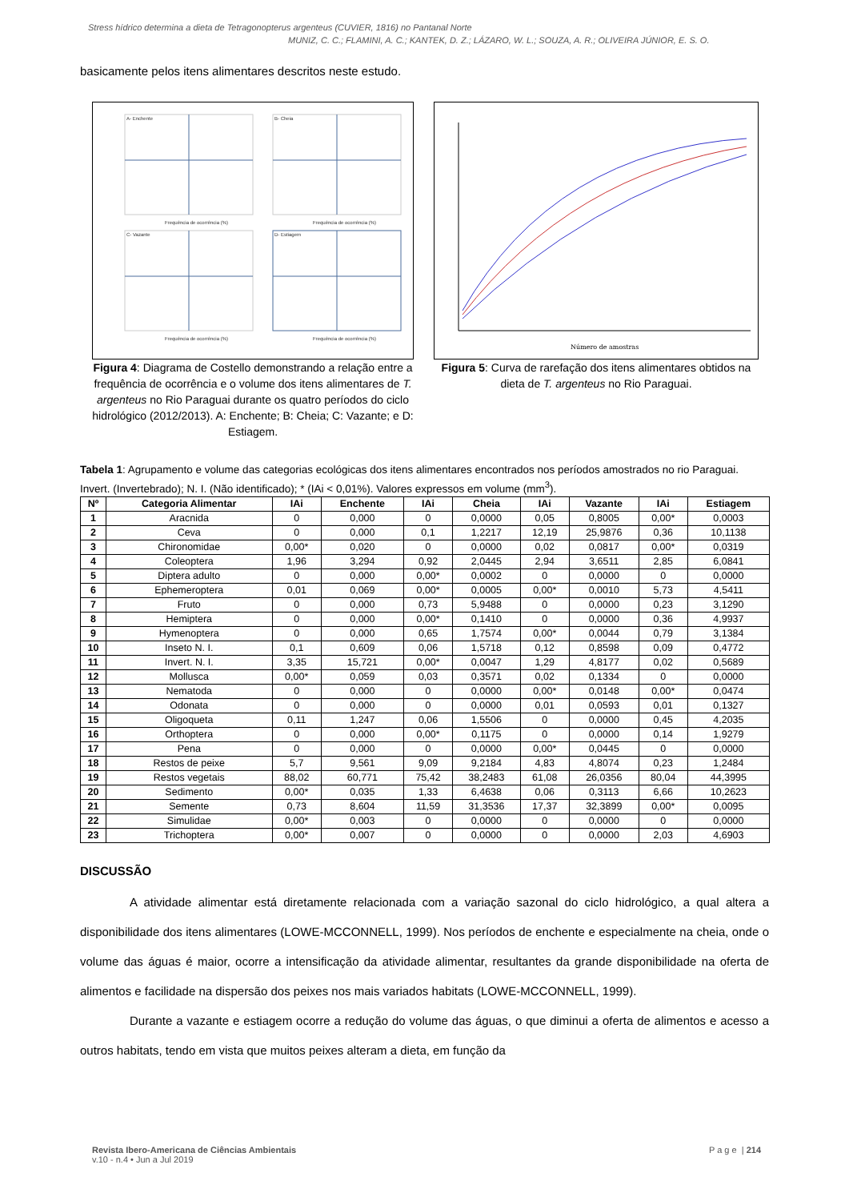Stress hídrico determina a dieta de Tetragonopterus argenteus (CUVIER, 1816) no Pantanal Norte
MUNIZ, C. C.; FLAMINI, A. C.; KANTEK, D. Z.; LÁZARO, W. L.; SOUZA, A. R.; OLIVEIRA JÚNIOR, E. S. O.
basicamente pelos itens alimentares descritos neste estudo.
A- Enchente
B- Cheia
C- Vazante
D- Estiagem
Frequência de ocorrência (%)
Frequência de ocorrência (%)
Frequência de ocorrência (%)
Frequência de ocorrência (%)
Figura 4: Diagrama de Costello demonstrando a relação entre a frequência de ocorrência e o volume dos itens alimentares de T. argenteus no Rio Paraguai durante os quatro períodos do ciclo hidrológico (2012/2013). A: Enchente; B: Cheia; C: Vazante; e D: Estiagem.
Número de amostras
Figura 5: Curva de rarefação dos itens alimentares obtidos na dieta de T. argenteus no Rio Paraguai.
Tabela 1: Agrupamento e volume das categorias ecológicas dos itens alimentares encontrados nos períodos amostrados no rio Paraguai. Invert. (Invertebrado); N. I. (Não identificado); * (IAi < 0,01%). Valores expressos em volume (mm<sup>3</sup>).
| Nº | Categoria Alimentar | IAi | Enchente | IAi | Cheia | IAi | Vazante | IAi | Estiagem |
| --- | --- | --- | --- | --- | --- | --- | --- | --- | --- |
| 1 | Aracnida | 0 | 0,000 | 0 | 0,0000 | 0,05 | 0,8005 | 0,00* | 0,0003 |
| 2 | Ceva | 0 | 0,000 | 0,1 | 1,2217 | 12,19 | 25,9876 | 0,36 | 10,1138 |
| 3 | Chironomidae | 0,00* | 0,020 | 0 | 0,0000 | 0,02 | 0,0817 | 0,00* | 0,0319 |
| 4 | Coleoptera | 1,96 | 3,294 | 0,92 | 2,0445 | 2,94 | 3,6511 | 2,85 | 6,0841 |
| 5 | Diptera adulto | 0 | 0,000 | 0,00* | 0,0002 | 0 | 0,0000 | 0 | 0,0000 |
| 6 | Ephemeroptera | 0,01 | 0,069 | 0,00* | 0,0005 | 0,00* | 0,0010 | 5,73 | 4,5411 |
| 7 | Fruto | 0 | 0,000 | 0,73 | 5,9488 | 0 | 0,0000 | 0,23 | 3,1290 |
| 8 | Hemiptera | 0 | 0,000 | 0,00* | 0,1410 | 0 | 0,0000 | 0,36 | 4,9937 |
| 9 | Hymenoptera | 0 | 0,000 | 0,65 | 1,7574 | 0,00* | 0,0044 | 0,79 | 3,1384 |
| 10 | Inseto N. I. | 0,1 | 0,609 | 0,06 | 1,5718 | 0,12 | 0,8598 | 0,09 | 0,4772 |
| 11 | Invert. N. I. | 3,35 | 15,721 | 0,00* | 0,0047 | 1,29 | 4,8177 | 0,02 | 0,5689 |
| 12 | Mollusca | 0,00* | 0,059 | 0,03 | 0,3571 | 0,02 | 0,1334 | 0 | 0,0000 |
| 13 | Nematoda | 0 | 0,000 | 0 | 0,0000 | 0,00* | 0,0148 | 0,00* | 0,0474 |
| 14 | Odonata | 0 | 0,000 | 0 | 0,0000 | 0,01 | 0,0593 | 0,01 | 0,1327 |
| 15 | Oligoqueta | 0,11 | 1,247 | 0,06 | 1,5506 | 0 | 0,0000 | 0,45 | 4,2035 |
| 16 | Orthoptera | 0 | 0,000 | 0,00* | 0,1175 | 0 | 0,0000 | 0,14 | 1,9279 |
| 17 | Pena | 0 | 0,000 | 0 | 0,0000 | 0,00* | 0,0445 | 0 | 0,0000 |
| 18 | Restos de peixe | 5,7 | 9,561 | 9,09 | 9,2184 | 4,83 | 4,8074 | 0,23 | 1,2484 |
| 19 | Restos vegetais | 88,02 | 60,771 | 75,42 | 38,2483 | 61,08 | 26,0356 | 80,04 | 44,3995 |
| 20 | Sedimento | 0,00* | 0,035 | 1,33 | 6,4638 | 0,06 | 0,3113 | 6,66 | 10,2623 |
| 21 | Semente | 0,73 | 8,604 | 11,59 | 31,3536 | 17,37 | 32,3899 | 0,00* | 0,0095 |
| 22 | Simulidae | 0,00* | 0,003 | 0 | 0,0000 | 0 | 0,0000 | 0 | 0,0000 |
| 23 | Trichoptera | 0,00* | 0,007 | 0 | 0,0000 | 0 | 0,0000 | 2,03 | 4,6903 |
DISCUSSÃO
A atividade alimentar está diretamente relacionada com a variação sazonal do ciclo hidrológico, a qual altera a disponibilidade dos itens alimentares (LOWE-MCCONNELL, 1999). Nos períodos de enchente e especialmente na cheia, onde o volume das águas é maior, ocorre a intensificação da atividade alimentar, resultantes da grande disponibilidade na oferta de alimentos e facilidade na dispersão dos peixes nos mais variados habitats (LOWE-MCCONNELL, 1999).
Durante a vazante e estiagem ocorre a redução do volume das águas, o que diminui a oferta de alimentos e acesso a outros habitats, tendo em vista que muitos peixes alteram a dieta, em função da
P a g e | 214 Revista Ibero-Americana de Ciências Ambientais
v.10 - n.4 • Jun a Jul 2019